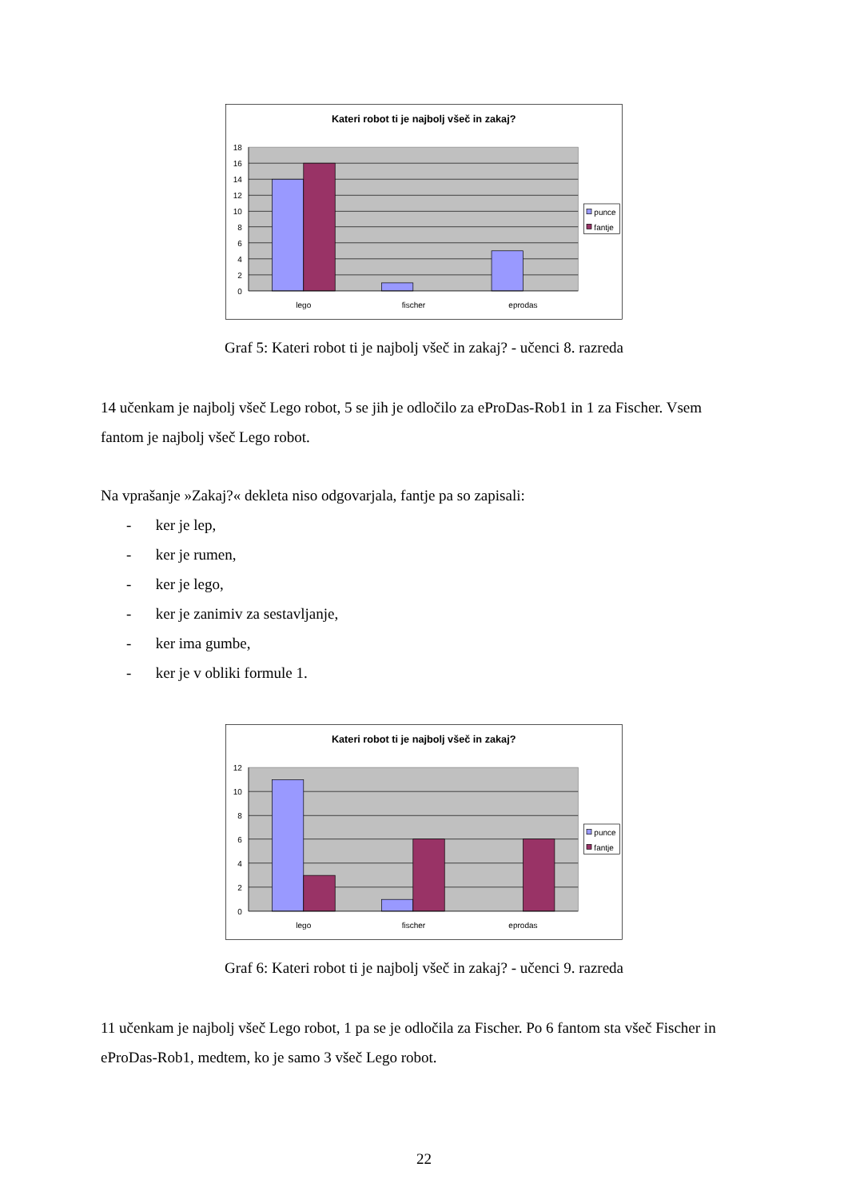Kateri robot ti je najbolj všeč in zakaj?
18
16
14
12
10
8
6
4
2
0
lego
fischer
eprodas
punce
fantje
Graf 5: Kateri robot ti je najbolj všeč in zakaj? - učenci 8. razreda
14 učenkam je najbolj všeč Lego robot, 5 se jih je odločilo za eProDas-Rob1 in 1 za Fischer. Vsem fantom je najbolj všeč Lego robot.
Na vprašanje »Zakaj?« dekleta niso odgovarjala, fantje pa so zapisali:
- ker je lep,
- ker je rumen,
- ker je lego,
- ker je zanimiv za sestavljanje,
- ker ima gumbe,
- ker je v obliki formule 1.
Kateri robot ti je najbolj všeč in zakaj?
12
10
8
6
4
2
0
lego
fischer
eprodas
punce
fantje
Graf 6: Kateri robot ti je najbolj všeč in zakaj? - učenci 9. razreda
11 učenkam je najbolj všeč Lego robot, 1 pa se je odločila za Fischer. Po 6 fantom sta všeč Fischer in eProDas-Rob1, medtem, ko je samo 3 všeč Lego robot.
22